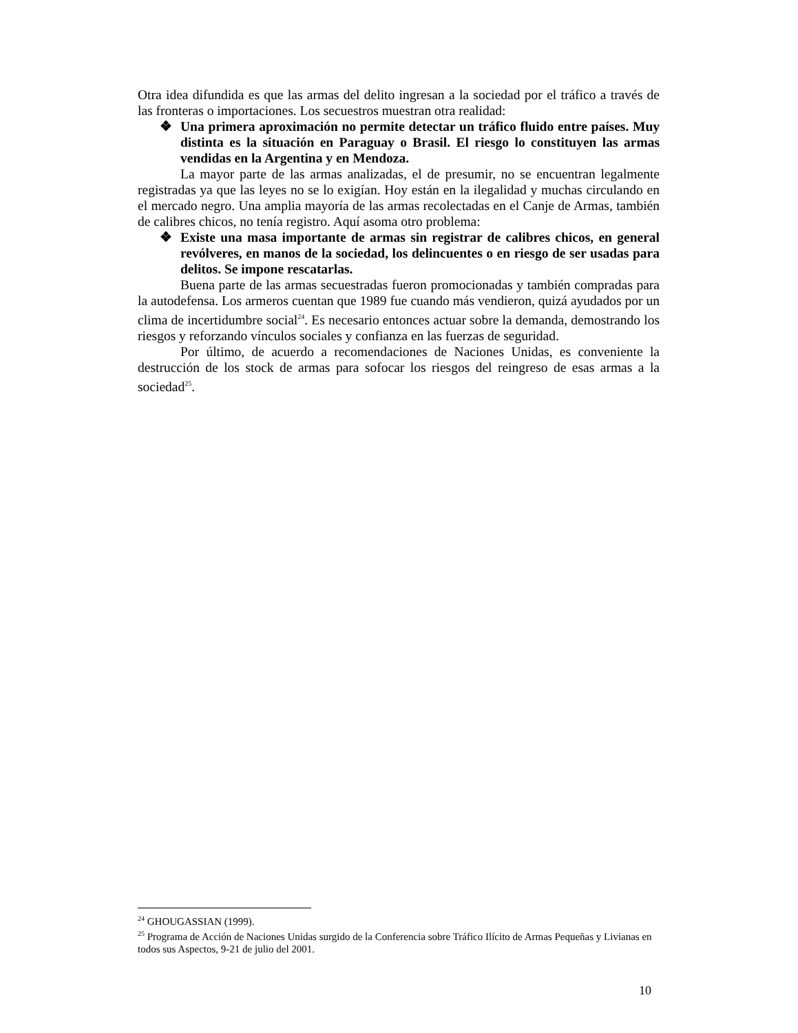Otra idea difundida es que las armas del delito ingresan a la sociedad por el tráfico a través de las fronteras o importaciones. Los secuestros muestran otra realidad:
❖ Una primera aproximación no permite detectar un tráfico fluido entre países. Muy distinta es la situación en Paraguay o Brasil. El riesgo lo constituyen las armas vendidas en la Argentina y en Mendoza.
La mayor parte de las armas analizadas, el de presumir, no se encuentran legalmente registradas ya que las leyes no se lo exigían. Hoy están en la ilegalidad y muchas circulando en el mercado negro. Una amplia mayoría de las armas recolectadas en el Canje de Armas, también de calibres chicos, no tenía registro. Aquí asoma otro problema:
❖ Existe una masa importante de armas sin registrar de calibres chicos, en general revólveres, en manos de la sociedad, los delincuentes o en riesgo de ser usadas para delitos. Se impone rescatarlas.
Buena parte de las armas secuestradas fueron promocionadas y también compradas para la autodefensa. Los armeros cuentan que 1989 fue cuando más vendieron, quizá ayudados por un clima de incertidumbre social<sup>24</sup>. Es necesario entonces actuar sobre la demanda, demostrando los riesgos y reforzando vínculos sociales y confianza en las fuerzas de seguridad.
Por último, de acuerdo a recomendaciones de Naciones Unidas, es conveniente la destrucción de los stock de armas para sofocar los riesgos del reingreso de esas armas a la sociedad<sup>25</sup>.
<sup>24</sup> GHOUGASSIAN (1999).
<sup>25</sup> Programa de Acción de Naciones Unidas surgido de la Conferencia sobre Tráfico Ilícito de Armas Pequeñas y Livianas en todos sus Aspectos, 9-21 de julio del 2001.
10